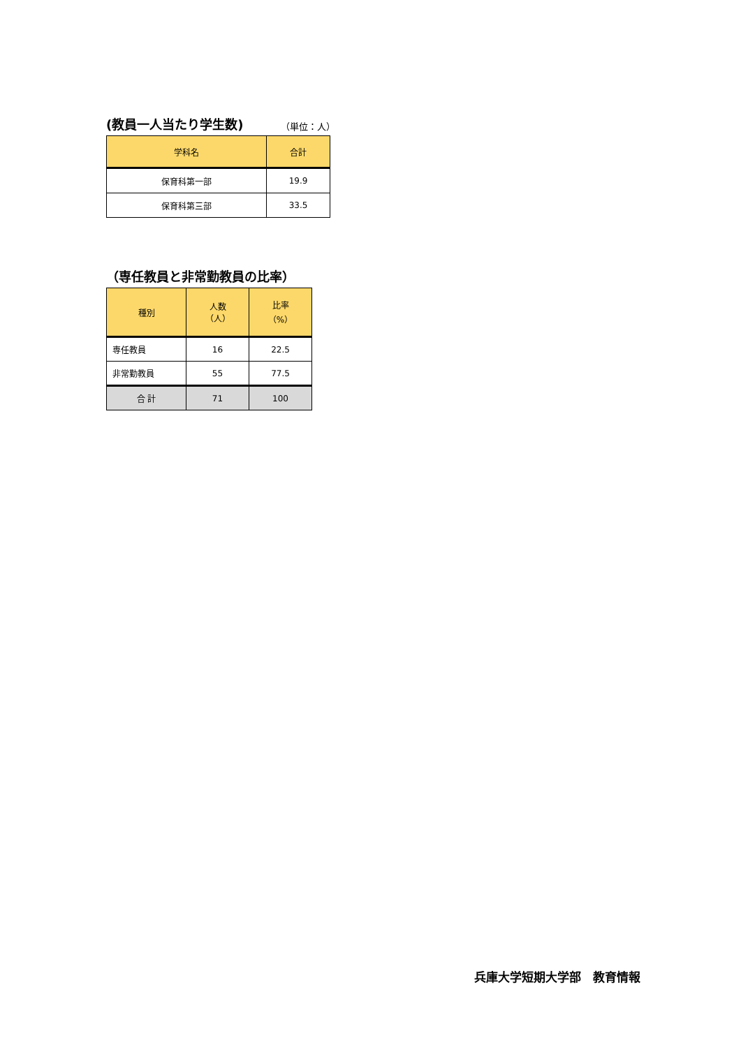(教員一人当たり学生数) （単位：人）
| 学科名 | 合計 |
| --- | --- |
| 保育科第一部 | 19.9 |
| 保育科第三部 | 33.5 |
（専任教員と非常勤教員の比率）
| 種別 | 人数 （人） | 比率 （%） |
| --- | --- | --- |
| 専任教員 | 16 | 22.5 |
| 非常勤教員 | 55 | 77.5 |
| 合 計 | 71 | 100 |
兵庫大学短期大学部　教育情報